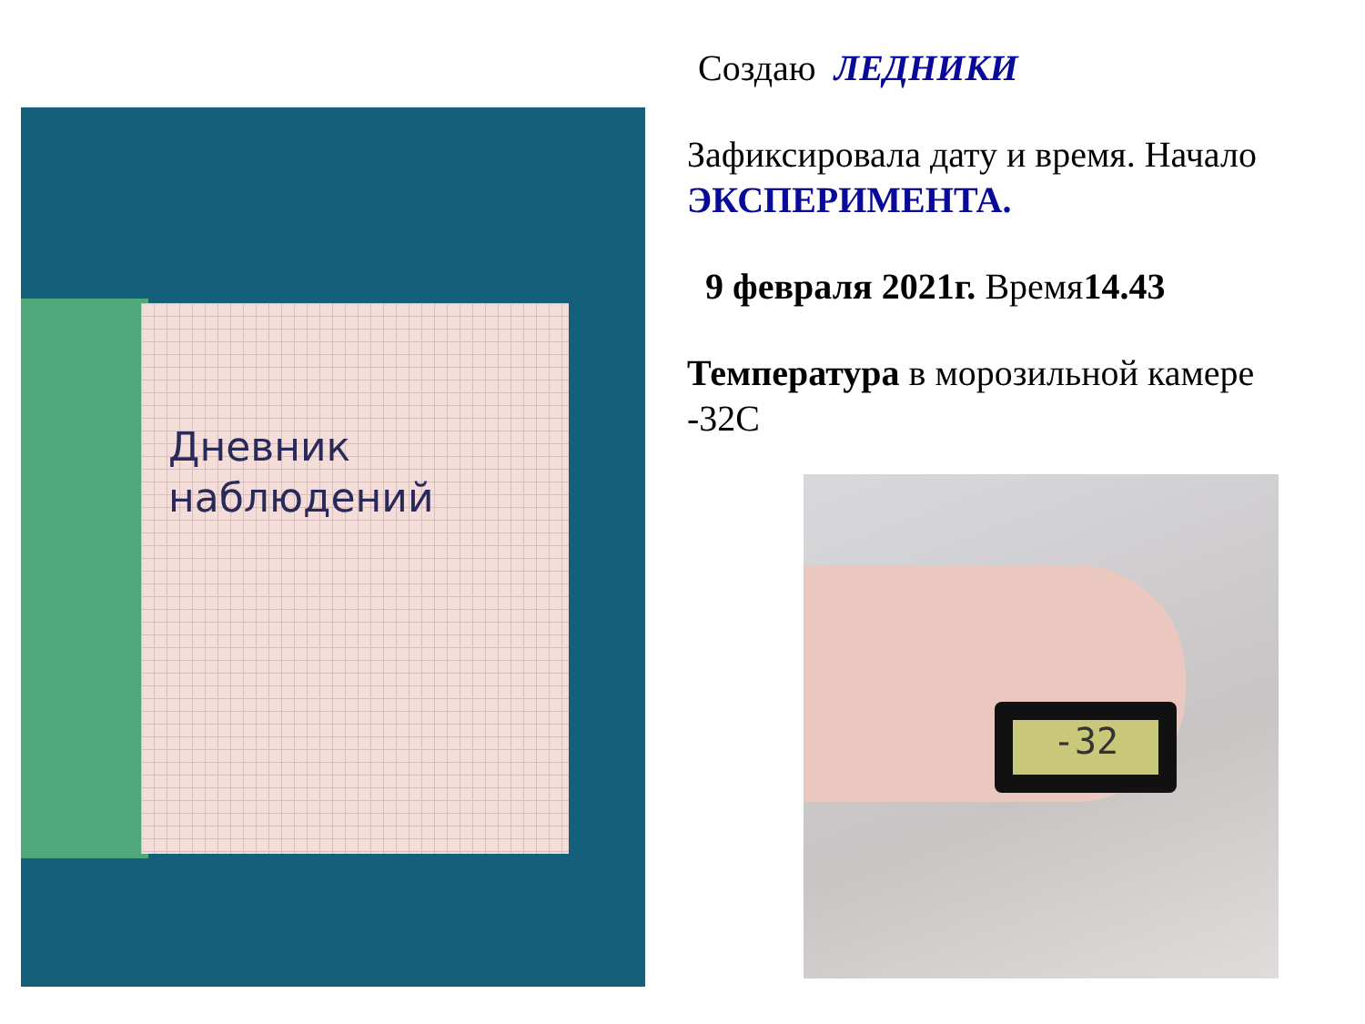Дневник
наблюдений
Создаю ЛЕДНИКИ
Зафиксировала дату и время. Начало ЭКСПЕРИМЕНТА.
9 февраля 2021г. Время14.43
Температура в морозильной камере -32C
-32